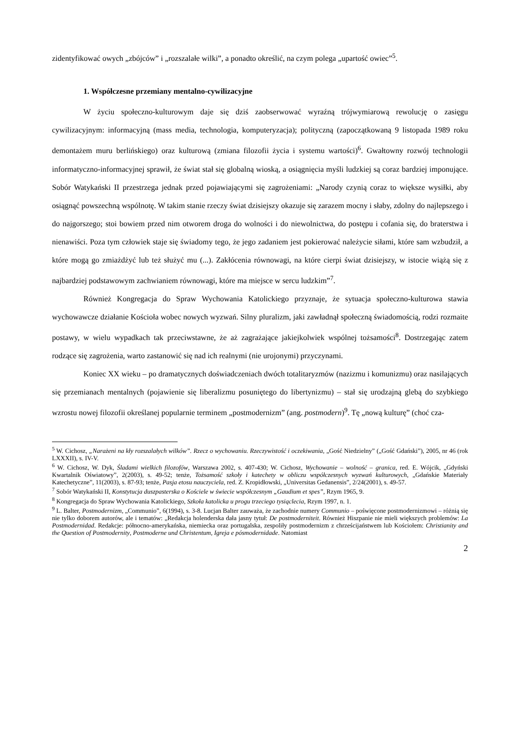zidentyfikować owych „zbójców” i „rozszalałe wilki”, a ponadto określić, na czym polega „upartość owiec”<sup>5</sup>.
1. Współczesne przemiany mentalno-cywilizacyjne
W życiu społeczno-kulturowym daje się dziś zaobserwować wyraźną trójwymiarową rewolucję o zasięgu cywilizacyjnym: informacyjną (mass media, technologia, komputeryzacja); polityczną (zapoczątkowaną 9 listopada 1989 roku demontażem muru berlińskiego) oraz kulturową (zmiana filozofii życia i systemu wartości)<sup>6</sup>. Gwałtowny rozwój technologii informatyczno-informacyjnej sprawił, że świat stał się globalną wioską, a osiągnięcia myśli ludzkiej są coraz bardziej imponujące. Sobór Watykański II przestrzega jednak przed pojawiającymi się zagrożeniami: „Narody czynią coraz to większe wysiłki, aby osiągnąć powszechną wspólnotę. W takim stanie rzeczy świat dzisiejszy okazuje się zarazem mocny i słaby, zdolny do najlepszego i do najgorszego; stoi bowiem przed nim otworem droga do wolności i do niewolnictwa, do postępu i cofania się, do braterstwa i nienawiści. Poza tym człowiek staje się świadomy tego, że jego zadaniem jest pokierować należycie siłami, które sam wzbudził, a które mogą go zmiażdżyć lub też służyć mu (...). Zakłócenia równowagi, na które cierpi świat dzisiejszy, w istocie wiążą się z najbardziej podstawowym zachwianiem równowagi, które ma miejsce w sercu ludzkim”<sup>7</sup>.
Również Kongregacja do Spraw Wychowania Katolickiego przyznaje, że sytuacja społeczno-kulturowa stawia wychowawcze działanie Kościoła wobec nowych wyzwań. Silny pluralizm, jaki zawładnął społeczną świadomością, rodzi rozmaite postawy, w wielu wypadkach tak przeciwstawne, że aż zagrażające jakiejkolwiek wspólnej tożsamości<sup>8</sup>. Dostrzegając zatem rodzące się zagrożenia, warto zastanowić się nad ich realnymi (nie urojonymi) przyczynami.
Koniec XX wieku – po dramatycznych doświadczeniach dwóch totalitaryzmów (nazizmu i komunizmu) oraz nasilających się przemianach mentalnych (pojawienie się liberalizmu posuniętego do libertynizmu) – stał się urodzajną glebą do szybkiego wzrostu nowej filozofii określanej popularnie terminem „postmodernizm” (ang. postmodern)<sup>9</sup>. Tę „nową kulturę” (choć cza-
<sup>5</sup> W. Cichosz, „Narażeni na kły rozszalałych wilków”. Rzecz o wychowaniu. Rzeczywistość i oczekiwania, „Gość Niedzielny” („Gość Gdański”), 2005, nr 46 (rok LXXXII), s. IV-V.
<sup>6</sup> W. Cichosz, W. Dyk, Śladami wielkich filozofów, Warszawa 2002, s. 407-430; W. Cichosz, Wychowanie – wolność – granica, red. E. Wójcik, „Gdyński Kwartalnik Oświatowy”, 2(2003), s. 49-52; tenże, Tożsamość szkoły i katechety w obliczu współczesnych wyzwań kulturowych, „Gdańskie Materiały Katechetyczne”, 11(2003), s. 87-93; tenże, Pasja etosu nauczyciela, red. Z. Kropidłowski, „Universitas Gedanensis”, 2/24(2001), s. 49-57.
<sup>7</sup> Sobór Watykański II, Konstytucja duszpasterska o Kościele w świecie współczesnym „Gaudium et spes”, Rzym 1965, 9.
<sup>8</sup> Kongregacja do Spraw Wychowania Katolickiego, Szkoła katolicka u progu trzeciego tysiąclecia, Rzym 1997, n. 1.
<sup>9</sup> L. Balter, Postmodernizm, „Communio”, 6(1994), s. 3-8. Lucjan Balter zauważa, że zachodnie numery Communio – poświęcone postmodernizmowi – różnią się nie tylko doborem autorów, ale i tematów: „Redakcja holenderska dała jasny tytuł: De postmoderniteit. Również Hiszpanie nie mieli większych problemów: La Postmodernidad. Redakcje: północno-amerykańska, niemiecka oraz portugalska, zespoliły postmodernizm z chrześcijaństwem lub Kościołem: Christianity and the Question of Postmodernity, Postmoderne und Christentum, Igreja e pósmodernidade. Natomiast
2